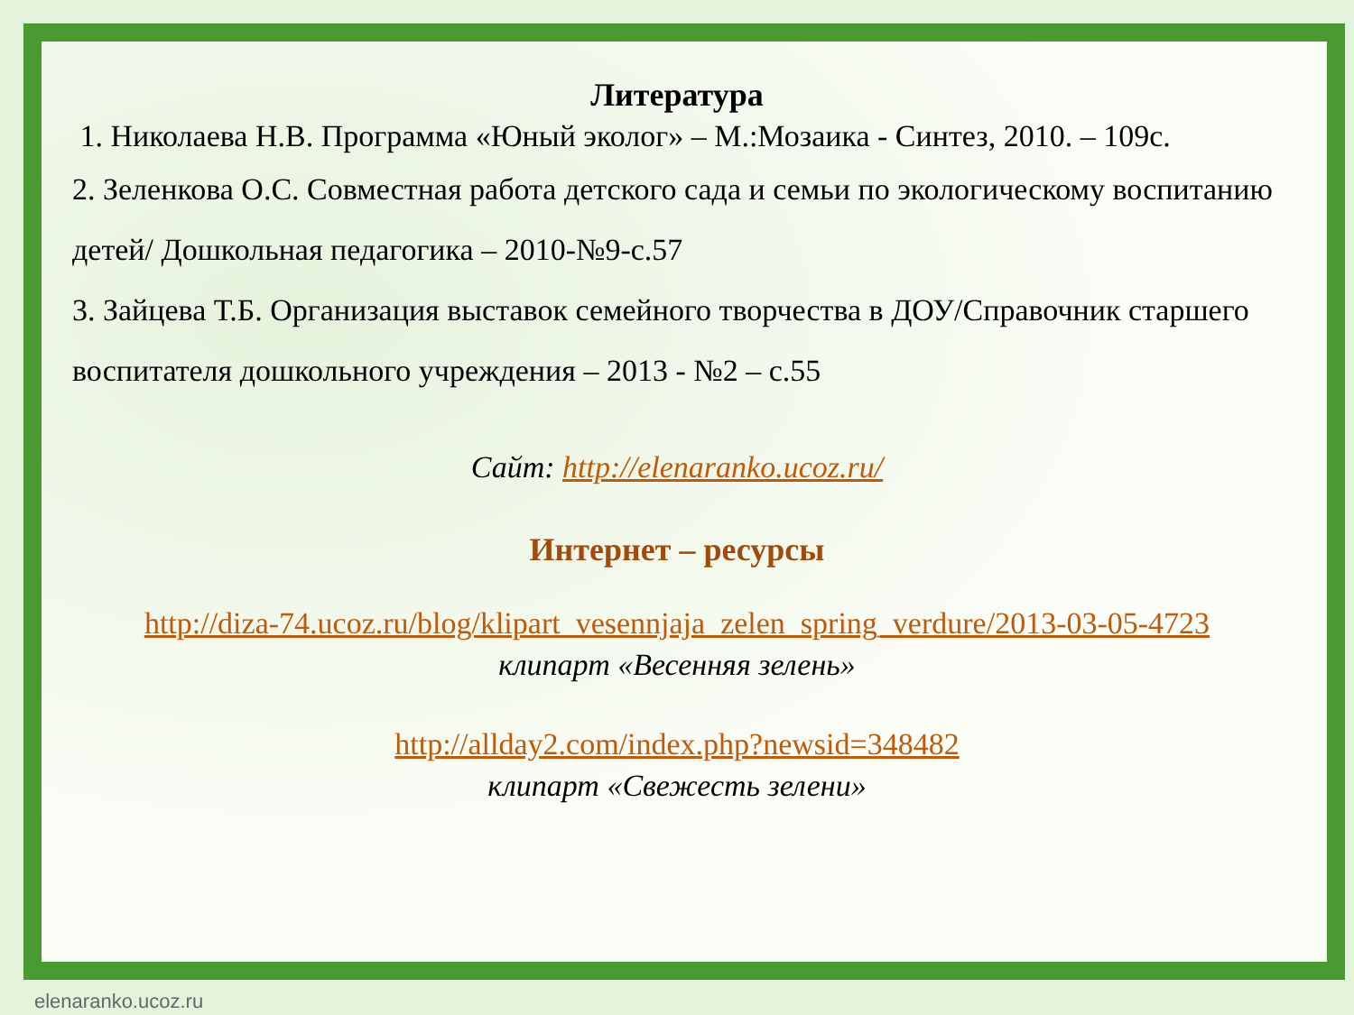Литература
1. Николаева Н.В. Программа «Юный эколог» – М.:Мозаика - Синтез, 2010. – 109с.
2. Зеленкова О.С. Совместная работа детского сада и семьи по экологическому воспитанию детей/ Дошкольная педагогика – 2010-№9-с.57
3. Зайцева Т.Б. Организация выставок семейного творчества в ДОУ/Справочник старшего воспитателя дошкольного учреждения – 2013 - №2 – с.55
Сайт: http://elenaranko.ucoz.ru/
Интернет – ресурсы
http://diza-74.ucoz.ru/blog/klipart_vesennjaja_zelen_spring_verdure/2013-03-05-4723
клипарт «Весенняя зелень»
http://allday2.com/index.php?newsid=348482
клипарт «Свежесть зелени»
elenaranko.ucoz.ru